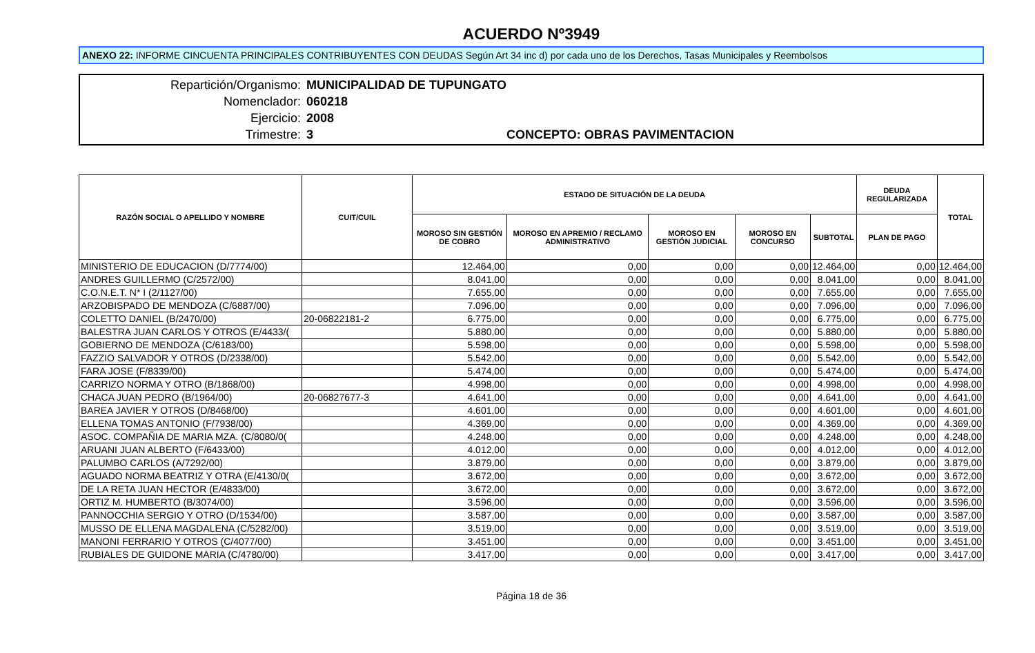ACUERDO Nº3949
ANEXO 22: INFORME CINCUENTA PRINCIPALES CONTRIBUYENTES CON DEUDAS Según Art 34 inc d) por cada uno de los Derechos, Tasas Municipales y Reembolsos
Repartición/Organismo: MUNICIPALIDAD DE TUPUNGATO
Nomenclador: 060218
Ejercicio: 2008
Trimestre: 3 CONCEPTO: OBRAS PAVIMENTACION
| RAZÓN SOCIAL O APELLIDO Y NOMBRE | CUIT/CUIL | ESTADO DE SITUACIÓN DE LA DEUDA | | | | | DEUDA REGULARIZADA | TOTAL |
| --- | --- | --- | --- | --- | --- | --- | --- | --- |
| | | MOROSO SIN GESTIÓN DE COBRO | MOROSO EN APREMIO / RECLAMO ADMINISTRATIVO | MOROSO EN GESTIÓN JUDICIAL | MOROSO EN CONCURSO | SUBTOTAL | PLAN DE PAGO | |
| MINISTERIO DE EDUCACION (D/7774/00) | | 12.464,00 | 0,00 | 0,00 | 0,00 | 12.464,00 | 0,00 | 12.464,00 |
| ANDRES GUILLERMO (C/2572/00) | | 8.041,00 | 0,00 | 0,00 | 0,00 | 8.041,00 | 0,00 | 8.041,00 |
| C.O.N.E.T. N* I (2/1127/00) | | 7.655,00 | 0,00 | 0,00 | 0,00 | 7.655,00 | 0,00 | 7.655,00 |
| ARZOBISPADO DE MENDOZA (C/6887/00) | | 7.096,00 | 0,00 | 0,00 | 0,00 | 7.096,00 | 0,00 | 7.096,00 |
| COLETTO DANIEL (B/2470/00) | 20-06822181-2 | 6.775,00 | 0,00 | 0,00 | 0,00 | 6.775,00 | 0,00 | 6.775,00 |
| BALESTRA JUAN CARLOS Y OTROS (E/4433/( | | 5.880,00 | 0,00 | 0,00 | 0,00 | 5.880,00 | 0,00 | 5.880,00 |
| GOBIERNO DE MENDOZA (C/6183/00) | | 5.598,00 | 0,00 | 0,00 | 0,00 | 5.598,00 | 0,00 | 5.598,00 |
| FAZZIO SALVADOR Y OTROS (D/2338/00) | | 5.542,00 | 0,00 | 0,00 | 0,00 | 5.542,00 | 0,00 | 5.542,00 |
| FARA JOSE (F/8339/00) | | 5.474,00 | 0,00 | 0,00 | 0,00 | 5.474,00 | 0,00 | 5.474,00 |
| CARRIZO NORMA Y OTRO (B/1868/00) | | 4.998,00 | 0,00 | 0,00 | 0,00 | 4.998,00 | 0,00 | 4.998,00 |
| CHACA JUAN PEDRO (B/1964/00) | 20-06827677-3 | 4.641,00 | 0,00 | 0,00 | 0,00 | 4.641,00 | 0,00 | 4.641,00 |
| BAREA JAVIER Y OTROS (D/8468/00) | | 4.601,00 | 0,00 | 0,00 | 0,00 | 4.601,00 | 0,00 | 4.601,00 |
| ELLENA TOMAS ANTONIO (F/7938/00) | | 4.369,00 | 0,00 | 0,00 | 0,00 | 4.369,00 | 0,00 | 4.369,00 |
| ASOC. COMPAÑIA DE MARIA MZA. (C/8080/0( | | 4.248,00 | 0,00 | 0,00 | 0,00 | 4.248,00 | 0,00 | 4.248,00 |
| ARUANI JUAN ALBERTO (F/6433/00) | | 4.012,00 | 0,00 | 0,00 | 0,00 | 4.012,00 | 0,00 | 4.012,00 |
| PALUMBO CARLOS (A/7292/00) | | 3.879,00 | 0,00 | 0,00 | 0,00 | 3.879,00 | 0,00 | 3.879,00 |
| AGUADO NORMA BEATRIZ Y OTRA (E/4130/0( | | 3.672,00 | 0,00 | 0,00 | 0,00 | 3.672,00 | 0,00 | 3.672,00 |
| DE LA RETA JUAN HECTOR (E/4833/00) | | 3.672,00 | 0,00 | 0,00 | 0,00 | 3.672,00 | 0,00 | 3.672,00 |
| ORTIZ M. HUMBERTO (B/3074/00) | | 3.596,00 | 0,00 | 0,00 | 0,00 | 3.596,00 | 0,00 | 3.596,00 |
| PANNOCCHIA SERGIO Y OTRO (D/1534/00) | | 3.587,00 | 0,00 | 0,00 | 0,00 | 3.587,00 | 0,00 | 3.587,00 |
| MUSSO DE ELLENA MAGDALENA (C/5282/00) | | 3.519,00 | 0,00 | 0,00 | 0,00 | 3.519,00 | 0,00 | 3.519,00 |
| MANONI FERRARIO Y OTROS (C/4077/00) | | 3.451,00 | 0,00 | 0,00 | 0,00 | 3.451,00 | 0,00 | 3.451,00 |
| RUBIALES DE GUIDONE MARIA (C/4780/00) | | 3.417,00 | 0,00 | 0,00 | 0,00 | 3.417,00 | 0,00 | 3.417,00 |
Página 18 de 36